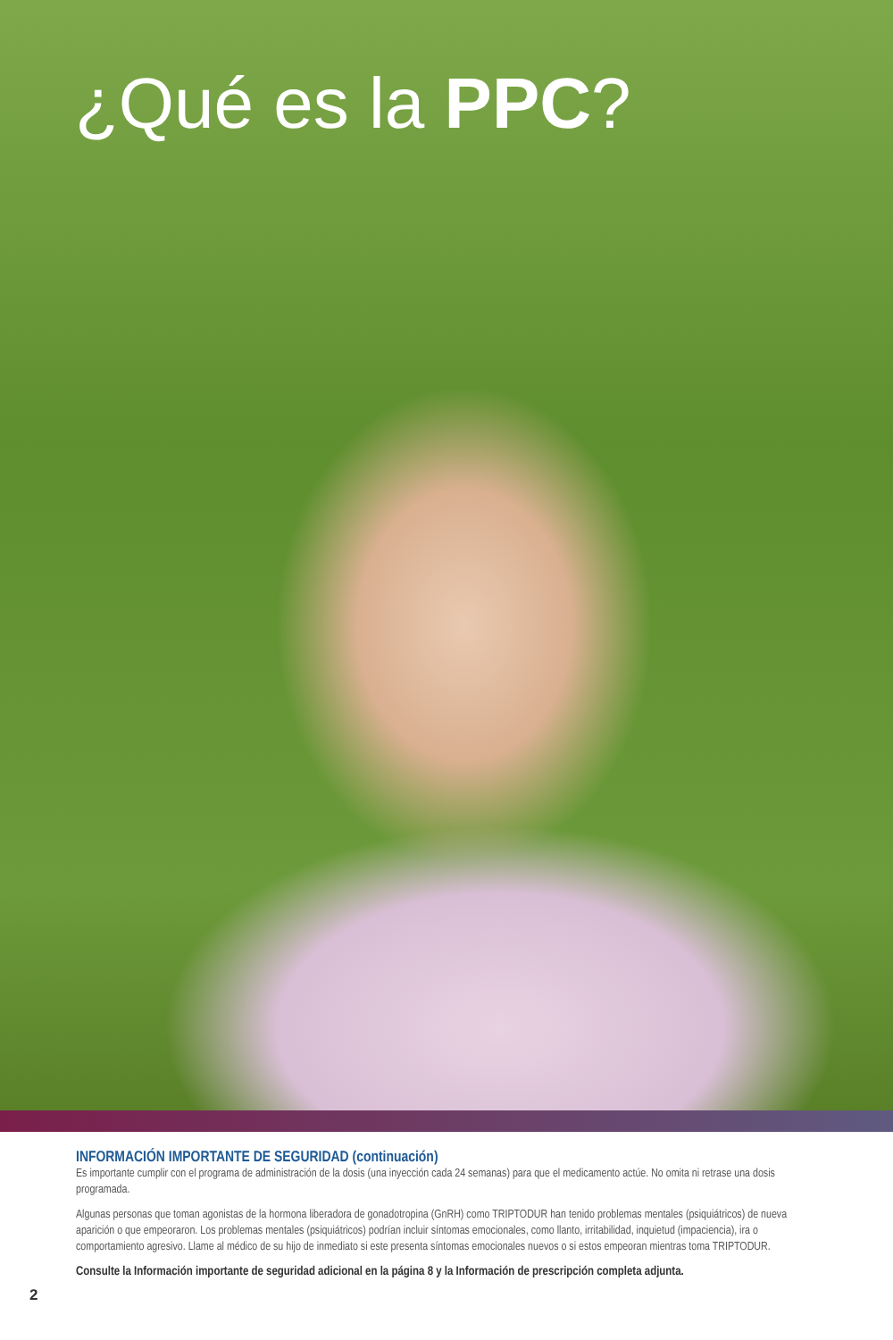¿Qué es la PPC?
INFORMACIÓN IMPORTANTE DE SEGURIDAD (continuación)
Es importante cumplir con el programa de administración de la dosis (una inyección cada 24 semanas) para que el medicamento actúe. No omita ni retrase una dosis programada.
Algunas personas que toman agonistas de la hormona liberadora de gonadotropina (GnRH) como TRIPTODUR han tenido problemas mentales (psiquiátricos) de nueva aparición o que empeoraron. Los problemas mentales (psiquiátricos) podrían incluir síntomas emocionales, como llanto, irritabilidad, inquietud (impaciencia), ira o comportamiento agresivo. Llame al médico de su hijo de inmediato si este presenta síntomas emocionales nuevos o si estos empeoran mientras toma TRIPTODUR.
Consulte la Información importante de seguridad adicional en la página 8 y la Información de prescripción completa adjunta.
2